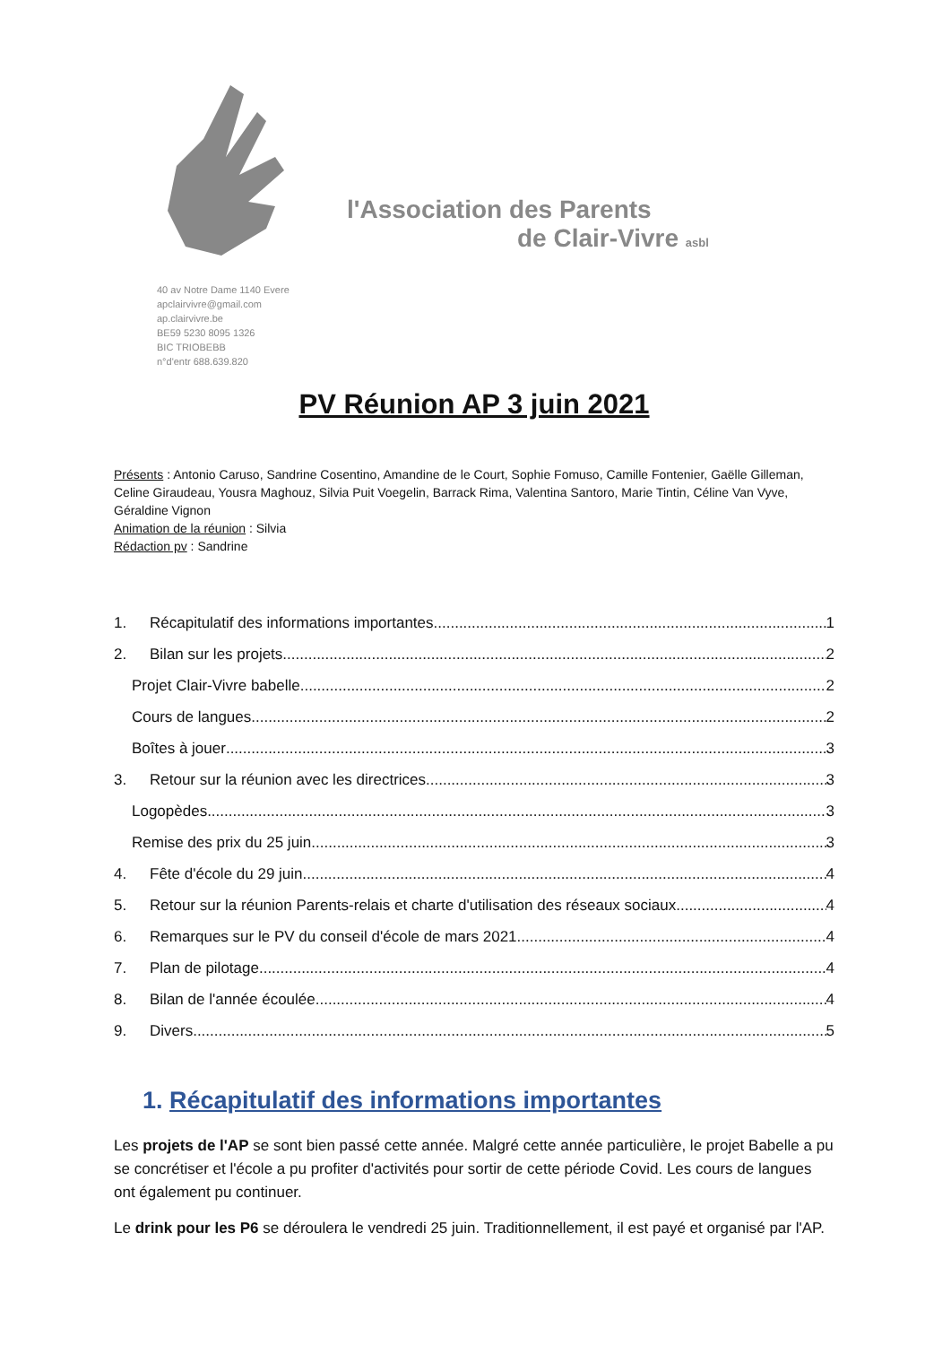l'Association des Parents
de Clair-Vivre asbl
40 av Notre Dame 1140 Evere
apclairvivre@gmail.com
ap.clairvivre.be
BE59 5230 8095 1326
BIC TRIOBEBB
n°d'entr 688.639.820
PV Réunion AP 3 juin 2021
Présents : Antonio Caruso, Sandrine Cosentino, Amandine de le Court, Sophie Fomuso, Camille Fontenier, Gaëlle Gilleman, Celine Giraudeau, Yousra Maghouz, Silvia Puit Voegelin, Barrack Rima, Valentina Santoro, Marie Tintin, Céline Van Vyve, Géraldine Vignon
Animation de la réunion : Silvia
Rédaction pv : Sandrine
1. Récapitulatif des informations importantes 1
2. Bilan sur les projets 2
Projet Clair-Vivre babelle 2
Cours de langues 2
Boîtes à jouer 3
3. Retour sur la réunion avec les directrices 3
Logopèdes 3
Remise des prix du 25 juin 3
4. Fête d'école du 29 juin 4
5. Retour sur la réunion Parents-relais et charte d'utilisation des réseaux sociaux 4
6. Remarques sur le PV du conseil d'école de mars 2021 4
7. Plan de pilotage 4
8. Bilan de l'année écoulée 4
9. Divers 5
1. Récapitulatif des informations importantes
Les projets de l'AP se sont bien passé cette année. Malgré cette année particulière, le projet Babelle a pu se concrétiser et l'école a pu profiter d'activités pour sortir de cette période Covid. Les cours de langues ont également pu continuer.
Le drink pour les P6 se déroulera le vendredi 25 juin. Traditionnellement, il est payé et organisé par l'AP.